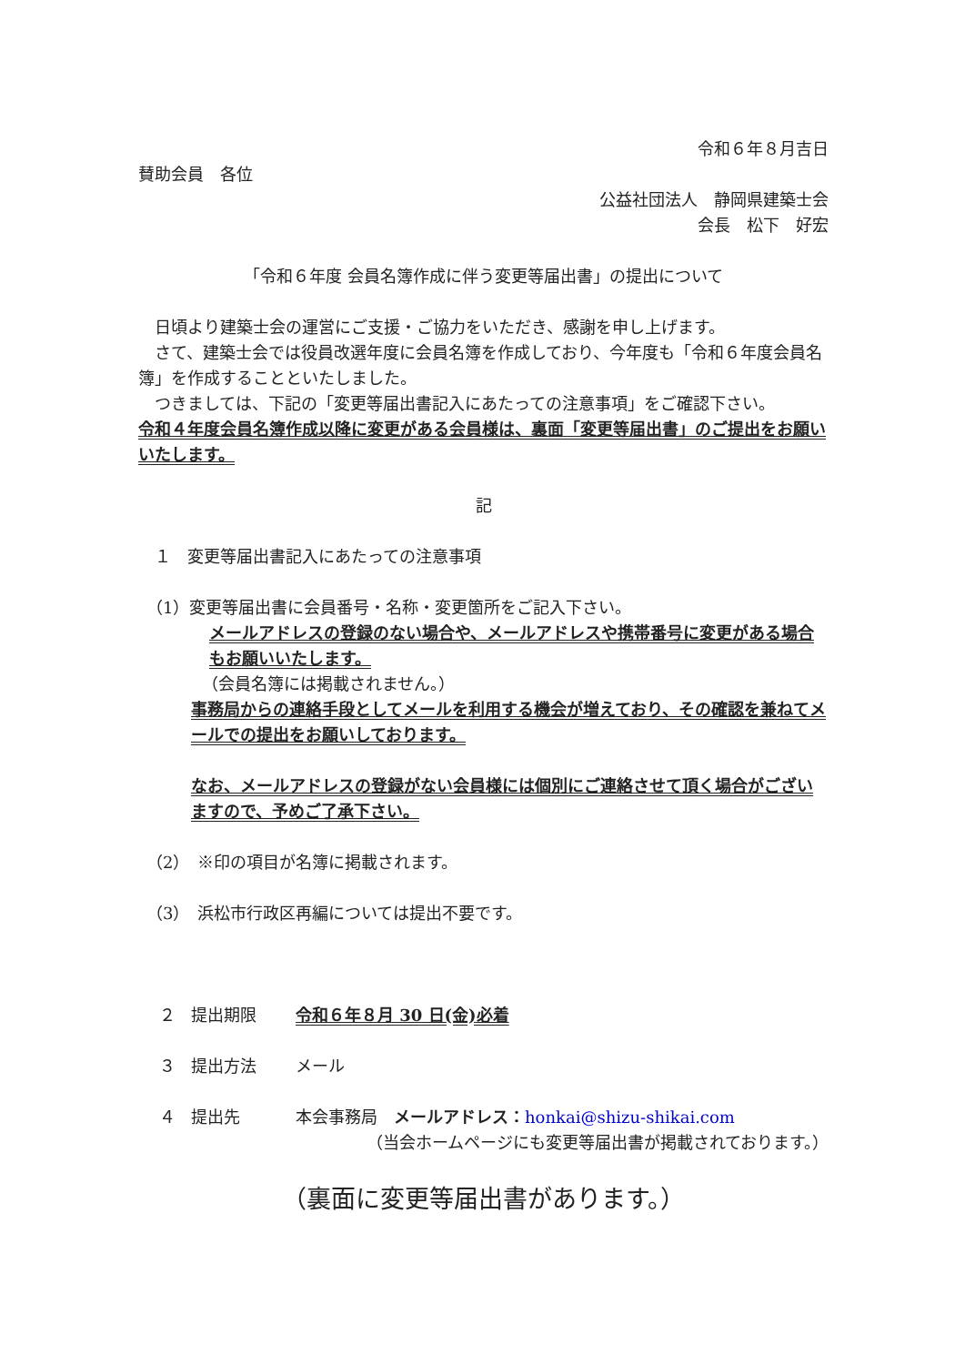令和６年８月吉日
賛助会員　各位
公益社団法人　静岡県建築士会
会長　松下　好宏
「令和６年度 会員名簿作成に伴う変更等届出書」の提出について
　日頃より建築士会の運営にご支援・ご協力をいただき、感謝を申し上げます。
　さて、建築士会では役員改選年度に会員名簿を作成しており、今年度も「令和６年度会員名簿」を作成することといたしました。
　つきましては、下記の「変更等届出書記入にあたっての注意事項」をご確認下さい。
令和４年度会員名簿作成以降に変更がある会員様は、裏面「変更等届出書」のご提出をお願いいたします。
記
　１　変更等届出書記入にあたっての注意事項
　（1）変更等届出書に会員番号・名称・変更箇所をご記入下さい。
メールアドレスの登録のない場合や、メールアドレスや携帯番号に変更がある場合もお願いいたします。
（会員名簿には掲載されません。）
事務局からの連絡手段としてメールを利用する機会が増えており、その確認を兼ねてメールでの提出をお願いしております。
なお、メールアドレスの登録がない会員様には個別にご連絡させて頂く場合がございますので、予めご了承下さい。
　（2）　※印の項目が名簿に掲載されます。
　（3）　浜松市行政区再編については提出不要です。
２ 提出期限 令和６年８月 30 日(金)必着
３ 提出方法 メール
４ 提出先 本会事務局　メールアドレス：honkai@shizu-shikai.com
（当会ホームページにも変更等届出書が掲載されております。）
（裏面に変更等届出書があります。）